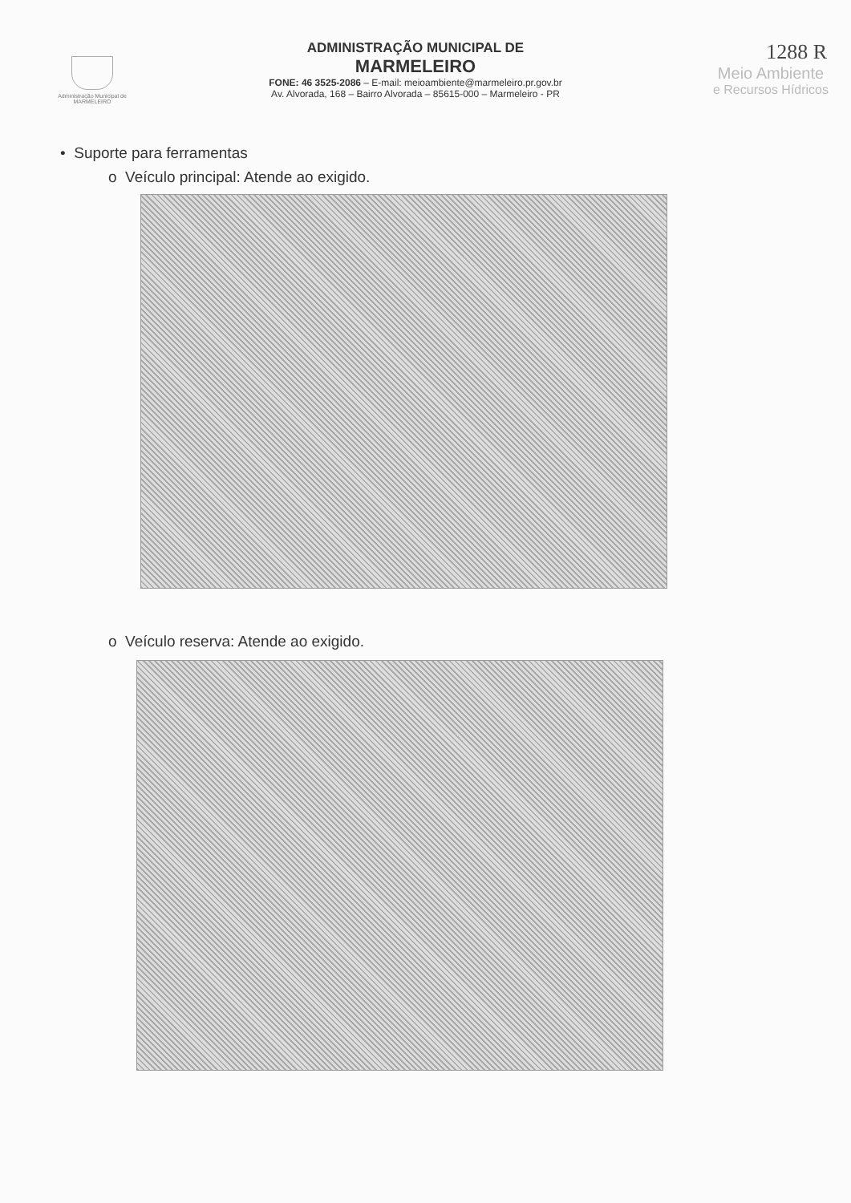Administração Municipal de
MARMELEIRO
ADMINISTRAÇÃO MUNICIPAL DE
MARMELEIRO
FONE: 46 3525-2086 – E-mail: meioambiente@marmeleiro.pr.gov.br
Av. Alvorada, 168 – Bairro Alvorada – 85615-000 – Marmeleiro - PR
1288 R
Meio Ambiente
e Recursos Hídricos
• Suporte para ferramentas
o Veículo principal: Atende ao exigido.
o Veículo reserva: Atende ao exigido.